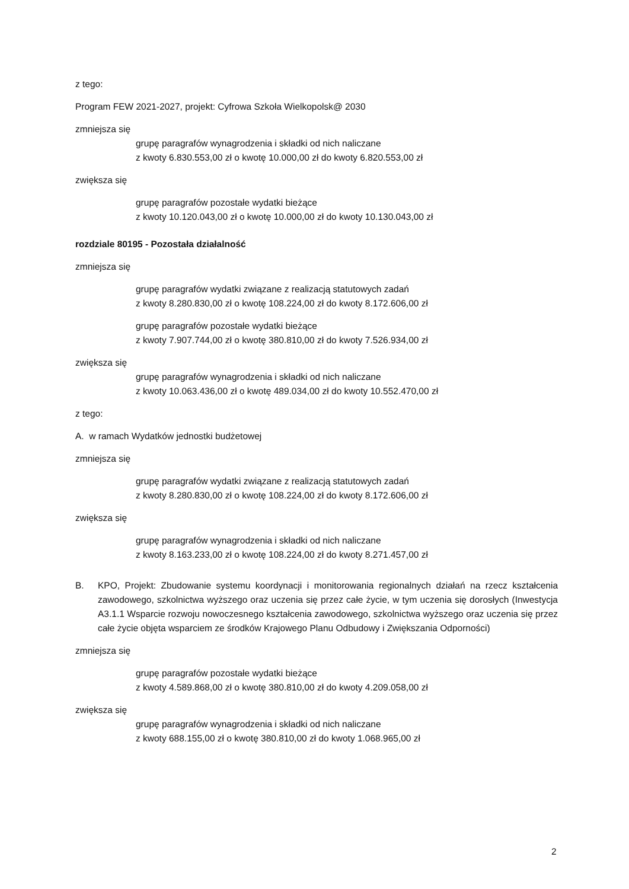z tego:
Program FEW 2021-2027, projekt: Cyfrowa Szkoła Wielkopolsk@ 2030
zmniejsza się
grupę paragrafów wynagrodzenia i składki od nich naliczane
z kwoty 6.830.553,00 zł o kwotę 10.000,00 zł do kwoty 6.820.553,00 zł
zwiększa się
grupę paragrafów pozostałe wydatki bieżące
z kwoty 10.120.043,00 zł o kwotę 10.000,00 zł do kwoty 10.130.043,00 zł
rozdziale 80195 - Pozostała działalność
zmniejsza się
grupę paragrafów wydatki związane z realizacją statutowych zadań
z kwoty 8.280.830,00 zł o kwotę 108.224,00 zł do kwoty 8.172.606,00 zł
grupę paragrafów pozostałe wydatki bieżące
z kwoty 7.907.744,00 zł o kwotę 380.810,00 zł do kwoty 7.526.934,00 zł
zwiększa się
grupę paragrafów wynagrodzenia i składki od nich naliczane
z kwoty 10.063.436,00 zł o kwotę 489.034,00 zł do kwoty 10.552.470,00 zł
z tego:
A. w ramach Wydatków jednostki budżetowej
zmniejsza się
grupę paragrafów wydatki związane z realizacją statutowych zadań
z kwoty 8.280.830,00 zł o kwotę 108.224,00 zł do kwoty 8.172.606,00 zł
zwiększa się
grupę paragrafów wynagrodzenia i składki od nich naliczane
z kwoty 8.163.233,00 zł o kwotę 108.224,00 zł do kwoty 8.271.457,00 zł
B. KPO, Projekt: Zbudowanie systemu koordynacji i monitorowania regionalnych działań na rzecz kształcenia zawodowego, szkolnictwa wyższego oraz uczenia się przez całe życie, w tym uczenia się dorosłych (Inwestycja A3.1.1 Wsparcie rozwoju nowoczesnego kształcenia zawodowego, szkolnictwa wyższego oraz uczenia się przez całe życie objęta wsparciem ze środków Krajowego Planu Odbudowy i Zwiększania Odporności)
zmniejsza się
grupę paragrafów pozostałe wydatki bieżące
z kwoty 4.589.868,00 zł o kwotę 380.810,00 zł do kwoty 4.209.058,00 zł
zwiększa się
grupę paragrafów wynagrodzenia i składki od nich naliczane
z kwoty 688.155,00 zł o kwotę 380.810,00 zł do kwoty 1.068.965,00 zł
2